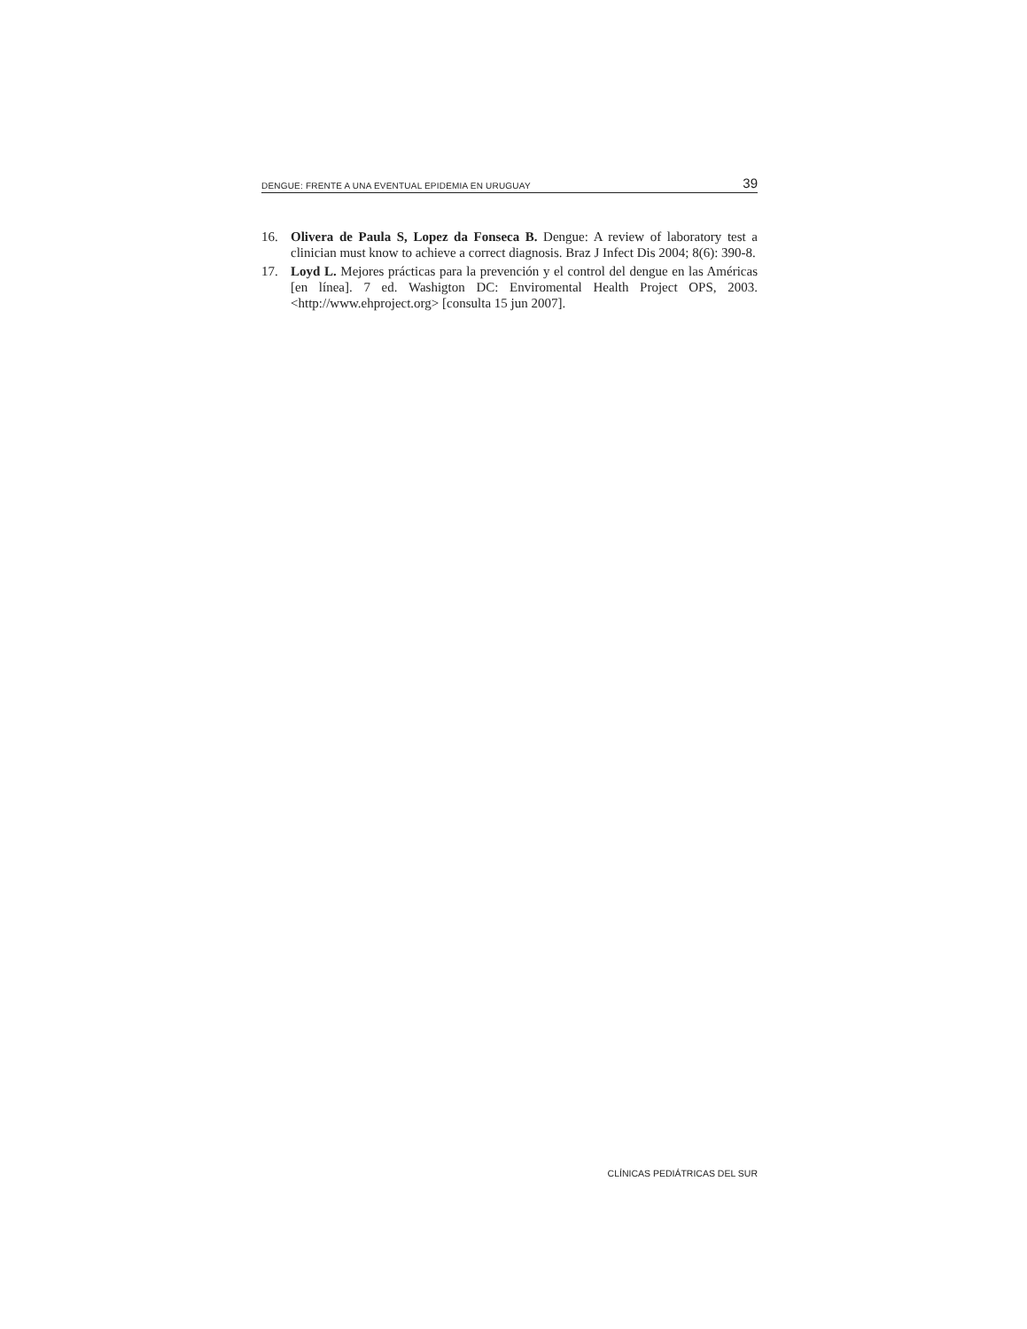DENGUE: FRENTE A UNA EVENTUAL EPIDEMIA EN URUGUAY 39
16. Olivera de Paula S, Lopez da Fonseca B. Dengue: A review of laboratory test a clinician must know to achieve a correct diagnosis. Braz J Infect Dis 2004; 8(6): 390-8.
17. Loyd L. Mejores prácticas para la prevención y el control del dengue en las Américas [en línea]. 7 ed. Washigton DC: Enviromental Health Project OPS, 2003. <http://www.ehproject.org> [consulta 15 jun 2007].
CLÍNICAS PEDIÁTRICAS DEL SUR